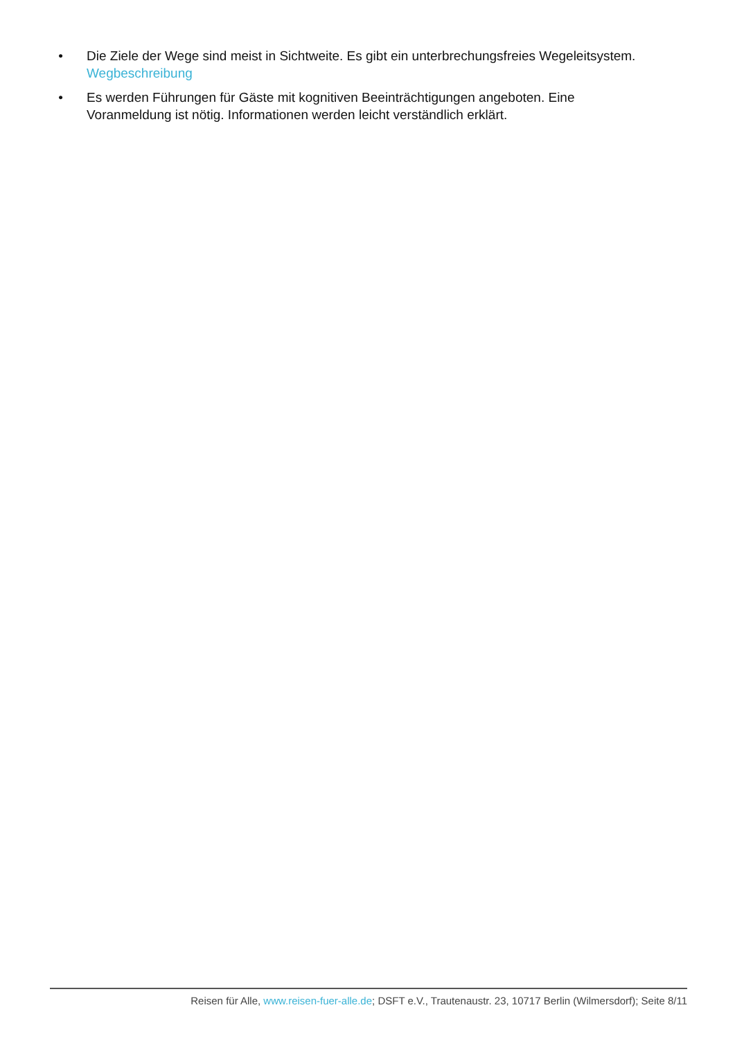• Die Ziele der Wege sind meist in Sichtweite. Es gibt ein unterbrechungsfreies Wegeleitsystem. Wegbeschreibung
• Es werden Führungen für Gäste mit kognitiven Beeinträchtigungen angeboten. Eine Voranmeldung ist nötig. Informationen werden leicht verständlich erklärt.
Reisen für Alle, www.reisen-fuer-alle.de; DSFT e.V., Trautenaustr. 23, 10717 Berlin (Wilmersdorf); Seite 8/11